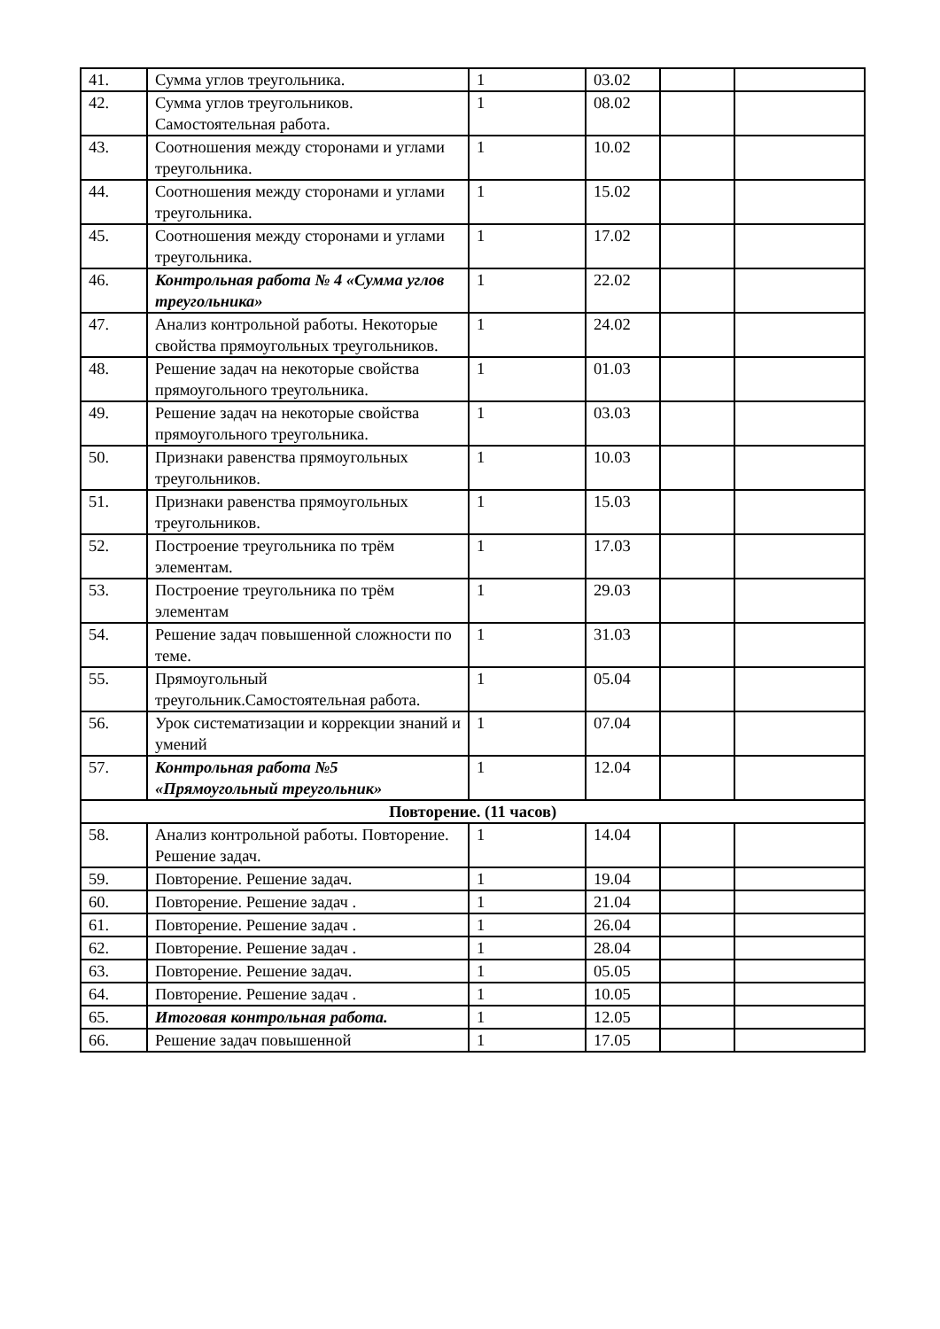| 41. | Сумма углов треугольника. | 1 | 03.02 | | |
| 42. | Сумма углов треугольников. Самостоятельная работа. | 1 | 08.02 | | |
| 43. | Соотношения между сторонами и углами треугольника. | 1 | 10.02 | | |
| 44. | Соотношения между сторонами и углами треугольника. | 1 | 15.02 | | |
| 45. | Соотношения между сторонами и углами треугольника. | 1 | 17.02 | | |
| 46. | Контрольная работа № 4 «Сумма углов треугольника» | 1 | 22.02 | | |
| 47. | Анализ контрольной работы. Некоторые свойства прямоугольных треугольников. | 1 | 24.02 | | |
| 48. | Решение задач на некоторые свойства прямоугольного треугольника. | 1 | 01.03 | | |
| 49. | Решение задач на некоторые свойства прямоугольного треугольника. | 1 | 03.03 | | |
| 50. | Признаки равенства прямоугольных треугольников. | 1 | 10.03 | | |
| 51. | Признаки равенства прямоугольных треугольников. | 1 | 15.03 | | |
| 52. | Построение треугольника по трём элементам. | 1 | 17.03 | | |
| 53. | Построение треугольника по трём элементам | 1 | 29.03 | | |
| 54. | Решение задач повышенной сложности по теме. | 1 | 31.03 | | |
| 55. | Прямоугольный треугольник.Самостоятельная работа. | 1 | 05.04 | | |
| 56. | Урок систематизации и коррекции знаний и умений | 1 | 07.04 | | |
| 57. | Контрольная работа №5 «Прямоугольный треугольник» | 1 | 12.04 | | |
| Повторение. (11 часов) | | | | | |
| 58. | Анализ контрольной работы. Повторение. Решение задач. | 1 | 14.04 | | |
| 59. | Повторение. Решение задач. | 1 | 19.04 | | |
| 60. | Повторение. Решение задач . | 1 | 21.04 | | |
| 61. | Повторение. Решение задач . | 1 | 26.04 | | |
| 62. | Повторение. Решение задач . | 1 | 28.04 | | |
| 63. | Повторение. Решение задач. | 1 | 05.05 | | |
| 64. | Повторение. Решение задач . | 1 | 10.05 | | |
| 65. | Итоговая контрольная работа. | 1 | 12.05 | | |
| 66. | Решение задач повышенной | 1 | 17.05 | | |